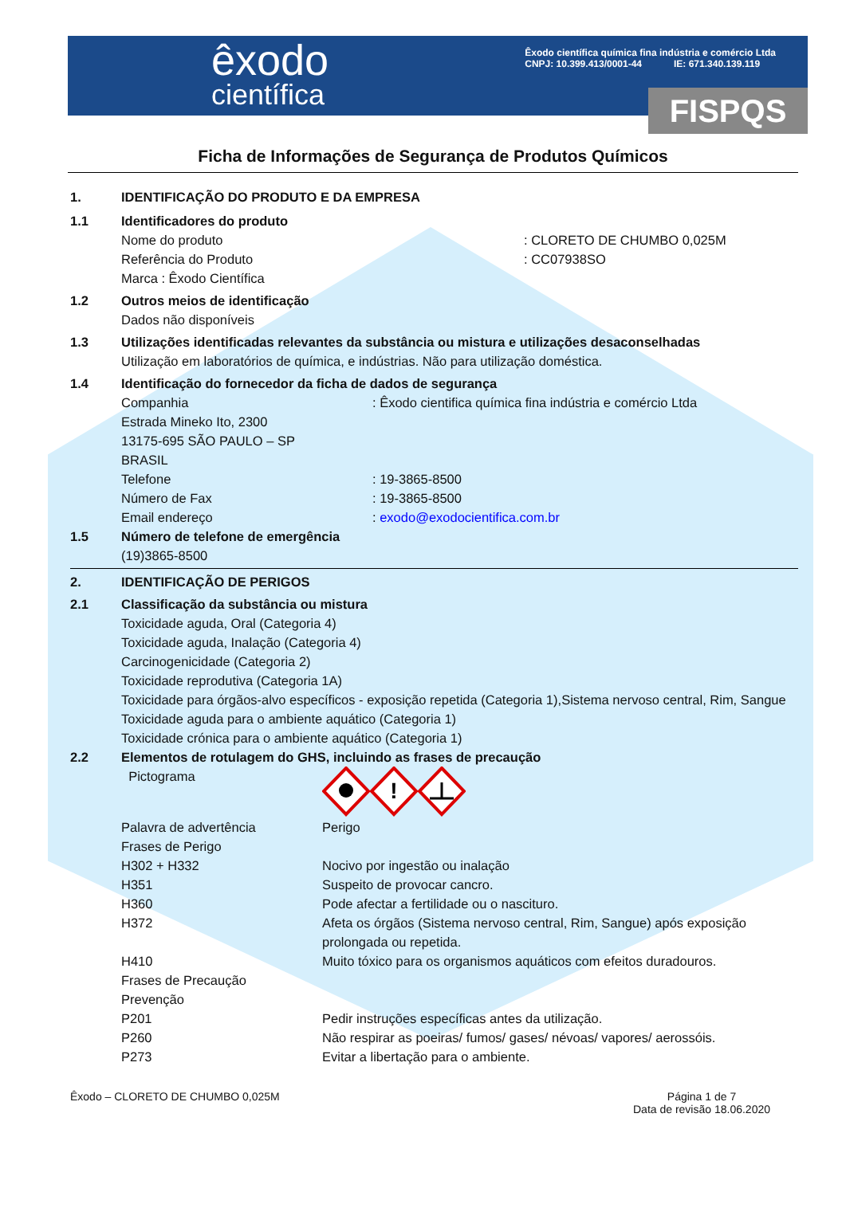êxodo
científica
Êxodo científica química fina indústria e comércio Ltda
CNPJ: 10.399.413/0001-44 IE: 671.340.139.119
FISPQS
Ficha de Informações de Segurança de Produtos Químicos
1. IDENTIFICAÇÃO DO PRODUTO E DA EMPRESA
1.1 Identificadores do produto
Nome do produto: CLORETO DE CHUMBO 0,025M
Referência do Produto: CC07938SO
Marca : Êxodo Científica
1.2 Outros meios de identificação
Dados não disponíveis
1.3 Utilizações identificadas relevantes da substância ou mistura e utilizações desaconselhadas
Utilização em laboratórios de química, e indústrias. Não para utilização doméstica.
1.4 Identificação do fornecedor da ficha de dados de segurança
Companhia: Êxodo cientifica química fina indústria e comércio Ltda
Estrada Mineko Ito, 2300
13175-695 SÃO PAULO – SP
BRASIL
Telefone: 19-3865-8500
Número de Fax: 19-3865-8500
Email endereço: exodo@exodocientifica.com.br
1.5 Número de telefone de emergência
(19)3865-8500
2. IDENTIFICAÇÃO DE PERIGOS
2.1 Classificação da substância ou mistura
Toxicidade aguda, Oral (Categoria 4)
Toxicidade aguda, Inalação (Categoria 4)
Carcinogenicidade (Categoria 2)
Toxicidade reprodutiva (Categoria 1A)
Toxicidade para órgãos-alvo específicos - exposição repetida (Categoria 1),Sistema nervoso central, Rim, Sangue Toxicidade aguda para o ambiente aquático (Categoria 1)
Toxicidade crónica para o ambiente aquático (Categoria 1)
2.2 Elementos de rotulagem do GHS, incluindo as frases de precaução
Pictograma
!
Palavra de advertência Perigo
Frases de Perigo
H302 + H332 Nocivo por ingestão ou inalação
H351 Suspeito de provocar cancro.
H360 Pode afectar a fertilidade ou o nascituro.
H372 Afeta os órgãos (Sistema nervoso central, Rim, Sangue) após exposição prolongada ou repetida.
H410 Muito tóxico para os organismos aquáticos com efeitos duradouros.
Frases de Precaução
Prevenção
P201 Pedir instruções específicas antes da utilização.
P260 Não respirar as poeiras/ fumos/ gases/ névoas/ vapores/ aerossóis.
P273 Evitar a libertação para o ambiente.
Êxodo – CLORETO DE CHUMBO 0,025M
Página 1 de 7
Data de revisão 18.06.2020